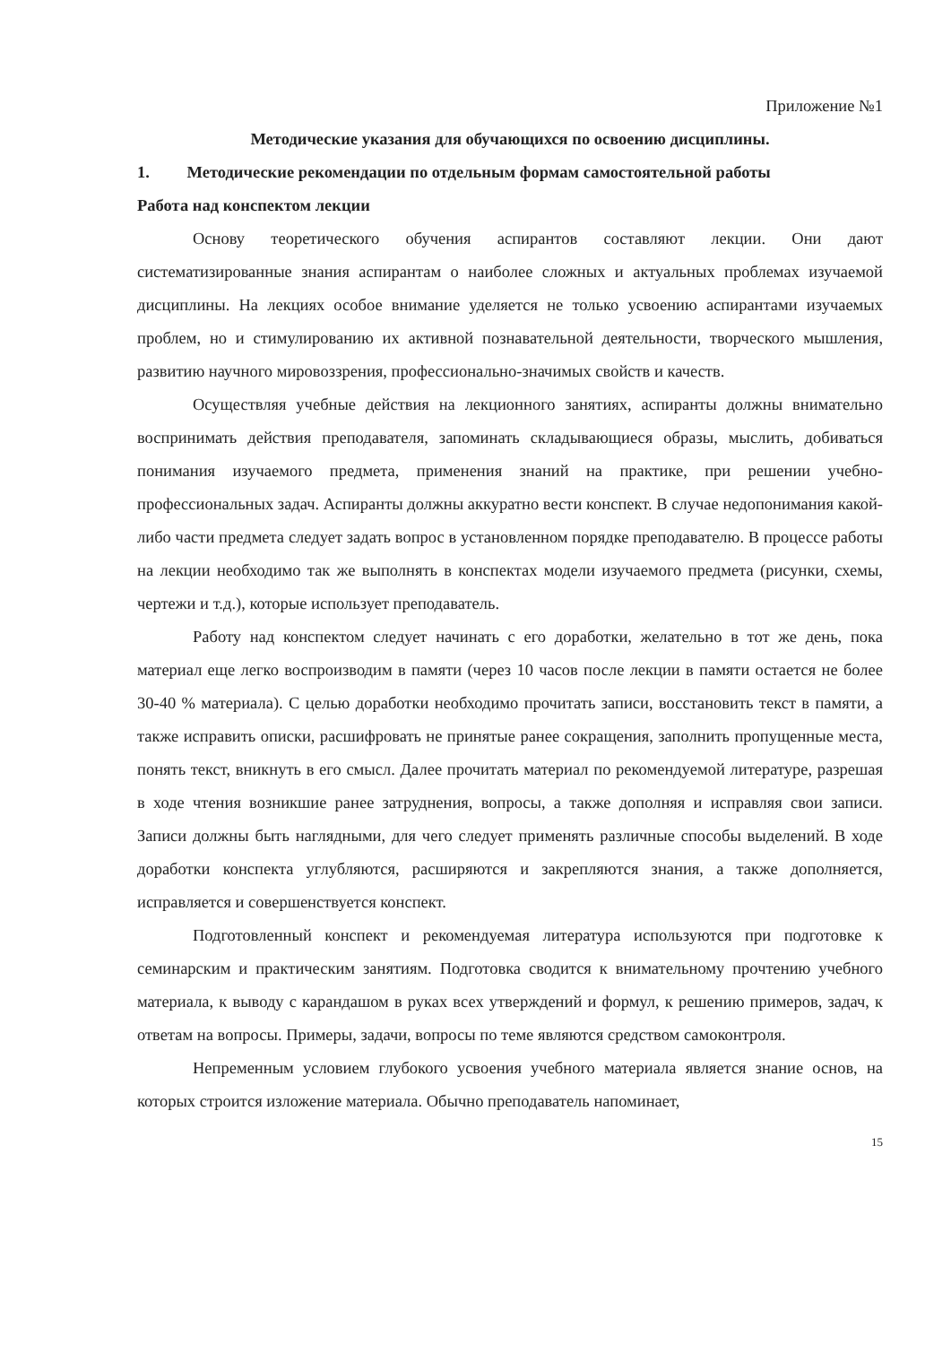Приложение №1
Методические указания для обучающихся по освоению дисциплины.
1. Методические рекомендации по отдельным формам самостоятельной работы
Работа над конспектом лекции
Основу теоретического обучения аспирантов составляют лекции. Они дают систематизированные знания аспирантам о наиболее сложных и актуальных проблемах изучаемой дисциплины. На лекциях особое внимание уделяется не только усвоению аспирантами изучаемых проблем, но и стимулированию их активной познавательной деятельности, творческого мышления, развитию научного мировоззрения, профессионально-значимых свойств и качеств.
Осуществляя учебные действия на лекционного занятиях, аспиранты должны внимательно воспринимать действия преподавателя, запоминать складывающиеся образы, мыслить, добиваться понимания изучаемого предмета, применения знаний на практике, при решении учебно-профессиональных задач. Аспиранты должны аккуратно вести конспект. В случае недопонимания какой-либо части предмета следует задать вопрос в установленном порядке преподавателю. В процессе работы на лекции необходимо так же выполнять в конспектах модели изучаемого предмета (рисунки, схемы, чертежи и т.д.), которые использует преподаватель.
Работу над конспектом следует начинать с его доработки, желательно в тот же день, пока материал еще легко воспроизводим в памяти (через 10 часов после лекции в памяти остается не более 30-40 % материала). С целью доработки необходимо прочитать записи, восстановить текст в памяти, а также исправить описки, расшифровать не принятые ранее сокращения, заполнить пропущенные места, понять текст, вникнуть в его смысл. Далее прочитать материал по рекомендуемой литературе, разрешая в ходе чтения возникшие ранее затруднения, вопросы, а также дополняя и исправляя свои записи. Записи должны быть наглядными, для чего следует применять различные способы выделений. В ходе доработки конспекта углубляются, расширяются и закрепляются знания, а также дополняется, исправляется и совершенствуется конспект.
Подготовленный конспект и рекомендуемая литература используются при подготовке к семинарским и практическим занятиям. Подготовка сводится к внимательному прочтению учебного материала, к выводу с карандашом в руках всех утверждений и формул, к решению примеров, задач, к ответам на вопросы. Примеры, задачи, вопросы по теме являются средством самоконтроля.
Непременным условием глубокого усвоения учебного материала является знание основ, на которых строится изложение материала. Обычно преподаватель напоминает,
15